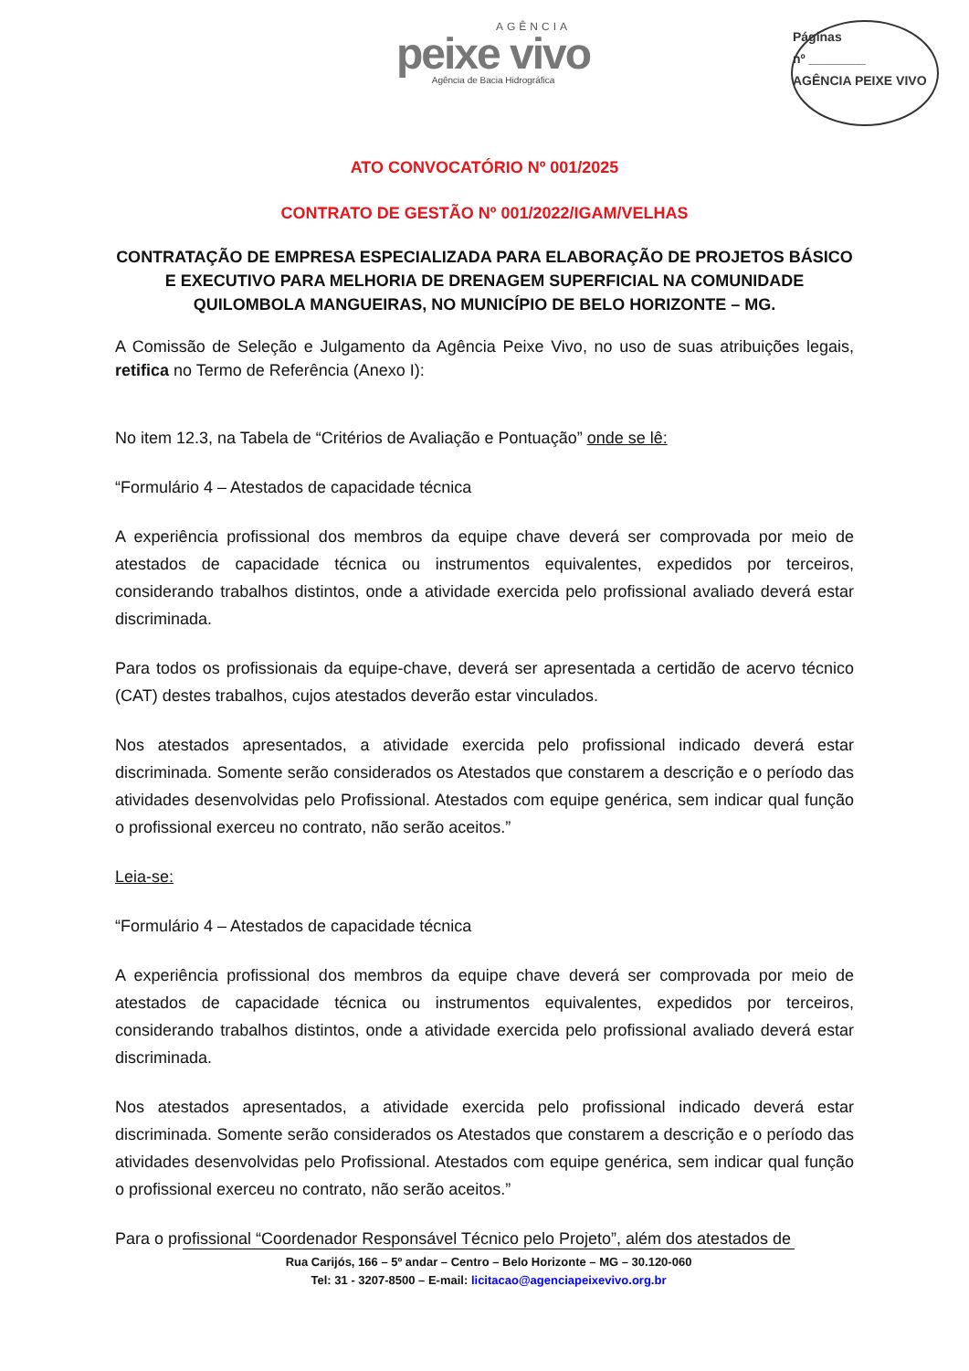AGÊNCIA
peixe vivo
Agência de Bacia Hidrográfica
Páginas
nº ________
AGÊNCIA PEIXE VIVO
ATO CONVOCATÓRIO Nº 001/2025
CONTRATO DE GESTÃO Nº 001/2022/IGAM/VELHAS
CONTRATAÇÃO DE EMPRESA ESPECIALIZADA PARA ELABORAÇÃO DE PROJETOS BÁSICO E EXECUTIVO PARA MELHORIA DE DRENAGEM SUPERFICIAL NA COMUNIDADE QUILOMBOLA MANGUEIRAS, NO MUNICÍPIO DE BELO HORIZONTE – MG.
A Comissão de Seleção e Julgamento da Agência Peixe Vivo, no uso de suas atribuições legais, retifica no Termo de Referência (Anexo I):
No item 12.3, na Tabela de “Critérios de Avaliação e Pontuação” onde se lê:
“Formulário 4 – Atestados de capacidade técnica
A experiência profissional dos membros da equipe chave deverá ser comprovada por meio de atestados de capacidade técnica ou instrumentos equivalentes, expedidos por terceiros, considerando trabalhos distintos, onde a atividade exercida pelo profissional avaliado deverá estar discriminada.
Para todos os profissionais da equipe-chave, deverá ser apresentada a certidão de acervo técnico (CAT) destes trabalhos, cujos atestados deverão estar vinculados.
Nos atestados apresentados, a atividade exercida pelo profissional indicado deverá estar discriminada. Somente serão considerados os Atestados que constarem a descrição e o período das atividades desenvolvidas pelo Profissional. Atestados com equipe genérica, sem indicar qual função o profissional exerceu no contrato, não serão aceitos.”
Leia-se:
“Formulário 4 – Atestados de capacidade técnica
A experiência profissional dos membros da equipe chave deverá ser comprovada por meio de atestados de capacidade técnica ou instrumentos equivalentes, expedidos por terceiros, considerando trabalhos distintos, onde a atividade exercida pelo profissional avaliado deverá estar discriminada.
Nos atestados apresentados, a atividade exercida pelo profissional indicado deverá estar discriminada. Somente serão considerados os Atestados que constarem a descrição e o período das atividades desenvolvidas pelo Profissional. Atestados com equipe genérica, sem indicar qual função o profissional exerceu no contrato, não serão aceitos.”
Para o profissional “Coordenador Responsável Técnico pelo Projeto”, além dos atestados de
Rua Carijós, 166 – 5º andar – Centro – Belo Horizonte – MG – 30.120-060
Tel: 31 - 3207-8500 – E-mail: licitacao@agenciapeixevivo.org.br